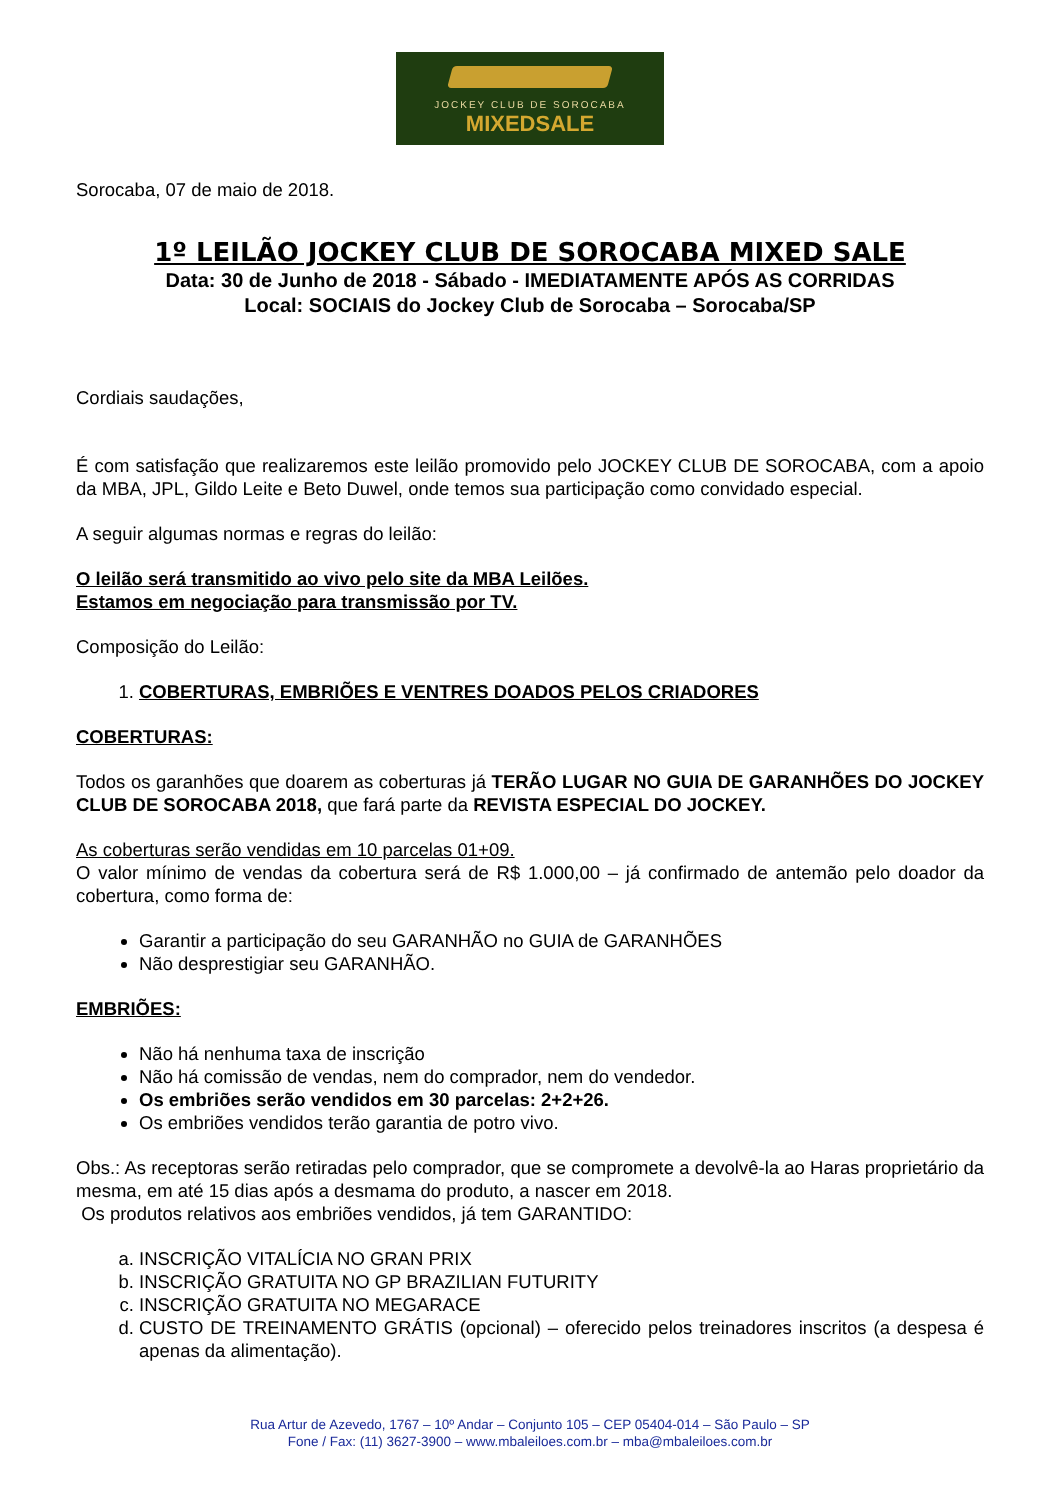JOCKEY CLUB DE SOROCABA
MIXEDSALE
Sorocaba, 07 de maio de 2018.
1º LEILÃO JOCKEY CLUB DE SOROCABA MIXED SALE
Data: 30 de Junho de 2018 - Sábado - IMEDIATAMENTE APÓS AS CORRIDAS
Local: SOCIAIS do Jockey Club de Sorocaba – Sorocaba/SP
Cordiais saudações,
É com satisfação que realizaremos este leilão promovido pelo JOCKEY CLUB DE SOROCABA, com a apoio da MBA, JPL, Gildo Leite e Beto Duwel, onde temos sua participação como convidado especial.
A seguir algumas normas e regras do leilão:
O leilão será transmitido ao vivo pelo site da MBA Leilões.
Estamos em negociação para transmissão por TV.
Composição do Leilão:
1. COBERTURAS, EMBRIÕES E VENTRES DOADOS PELOS CRIADORES
COBERTURAS:
Todos os garanhões que doarem as coberturas já TERÃO LUGAR NO GUIA DE GARANHÕES DO JOCKEY CLUB DE SOROCABA 2018, que fará parte da REVISTA ESPECIAL DO JOCKEY.
As coberturas serão vendidas em 10 parcelas 01+09.
O valor mínimo de vendas da cobertura será de R$ 1.000,00 – já confirmado de antemão pelo doador da cobertura, como forma de:
Garantir a participação do seu GARANHÃO no GUIA de GARANHÕES
Não desprestigiar seu GARANHÃO.
EMBRIÕES:
Não há nenhuma taxa de inscrição
Não há comissão de vendas, nem do comprador, nem do vendedor.
Os embriões serão vendidos em 30 parcelas: 2+2+26.
Os embriões vendidos terão garantia de potro vivo.
Obs.: As receptoras serão retiradas pelo comprador, que se compromete a devolvê-la ao Haras proprietário da mesma, em até 15 dias após a desmama do produto, a nascer em 2018.
Os produtos relativos aos embriões vendidos, já tem GARANTIDO:
a. INSCRIÇÃO VITALÍCIA NO GRAN PRIX
b. INSCRIÇÃO GRATUITA NO GP BRAZILIAN FUTURITY
c. INSCRIÇÃO GRATUITA NO MEGARACE
d. CUSTO DE TREINAMENTO GRÁTIS (opcional) – oferecido pelos treinadores inscritos (a despesa é apenas da alimentação).
Rua Artur de Azevedo, 1767 – 10º Andar – Conjunto 105 – CEP 05404-014 – São Paulo – SP
Fone / Fax: (11) 3627-3900 – www.mbaleiloes.com.br – mba@mbaleiloes.com.br